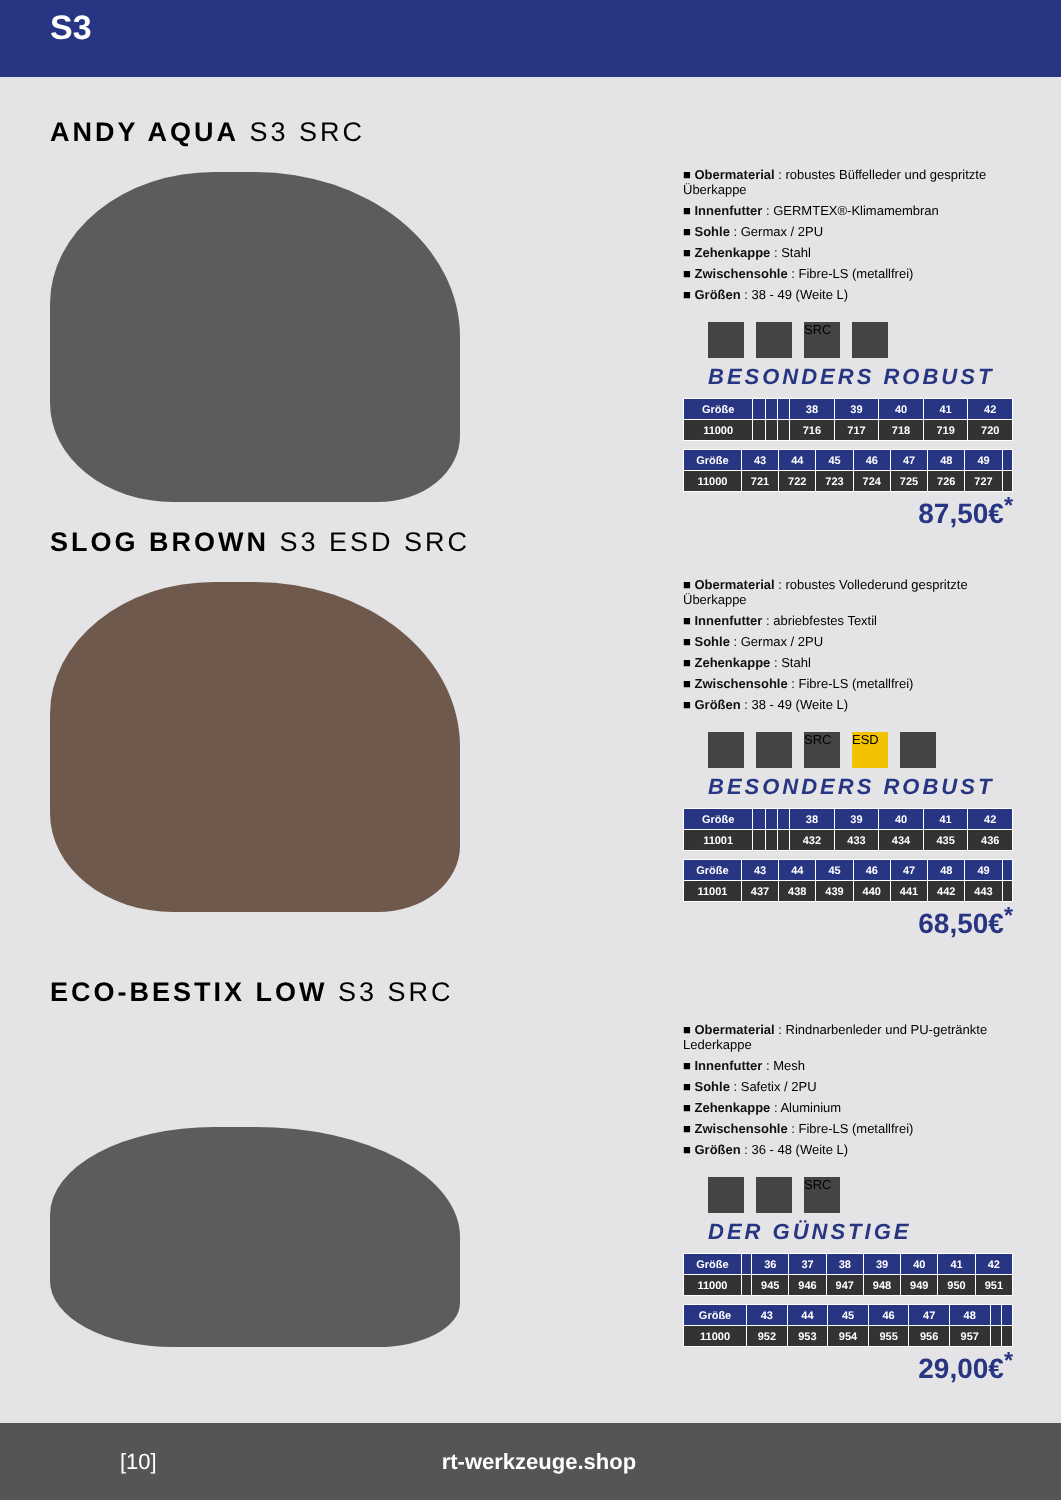S3
ANDY AQUA S3 SRC
■ Obermaterial : robustes Büffelleder und gespritzte Überkappe
■ Innenfutter : GERMTEX®-Klimamembran
■ Sohle : Germax / 2PU
■ Zehenkappe : Stahl
■ Zwischensohle : Fibre-LS (metallfrei)
■ Größen : 38 - 49 (Weite L)
SRC
BESONDERS ROBUST
| Größe | | | | 38 | 39 | 40 | 41 | 42 |
| --- | --- | --- | --- | --- | --- | --- | --- | --- |
| 11000 | | | | 716 | 717 | 718 | 719 | 720 |
| Größe | 43 | 44 | 45 | 46 | 47 | 48 | 49 | |
| --- | --- | --- | --- | --- | --- | --- | --- | --- |
| 11000 | 721 | 722 | 723 | 724 | 725 | 726 | 727 | |
87,50€<sup>*</sup>
SLOG BROWN S3 ESD SRC
■ Obermaterial : robustes Vollederund gespritzte Überkappe
■ Innenfutter : abriebfestes Textil
■ Sohle : Germax / 2PU
■ Zehenkappe : Stahl
■ Zwischensohle : Fibre-LS (metallfrei)
■ Größen : 38 - 49 (Weite L)
SRC ESD
BESONDERS ROBUST
| Größe | | | | 38 | 39 | 40 | 41 | 42 |
| --- | --- | --- | --- | --- | --- | --- | --- | --- |
| 11001 | | | | 432 | 433 | 434 | 435 | 436 |
| Größe | 43 | 44 | 45 | 46 | 47 | 48 | 49 | |
| --- | --- | --- | --- | --- | --- | --- | --- | --- |
| 11001 | 437 | 438 | 439 | 440 | 441 | 442 | 443 | |
68,50€<sup>*</sup>
ECO-BESTIX LOW S3 SRC
■ Obermaterial : Rindnarbenleder und PU-getränkte Lederkappe
■ Innenfutter : Mesh
■ Sohle : Safetix / 2PU
■ Zehenkappe : Aluminium
■ Zwischensohle : Fibre-LS (metallfrei)
■ Größen : 36 - 48 (Weite L)
SRC
DER GÜNSTIGE
| Größe | | 36 | 37 | 38 | 39 | 40 | 41 | 42 |
| --- | --- | --- | --- | --- | --- | --- | --- | --- |
| 11000 | | 945 | 946 | 947 | 948 | 949 | 950 | 951 |
| Größe | 43 | 44 | 45 | 46 | 47 | 48 | | |
| --- | --- | --- | --- | --- | --- | --- | --- | --- |
| 11000 | 952 | 953 | 954 | 955 | 956 | 957 | | |
29,00€<sup>*</sup>
[10] rt-werkzeuge.shop